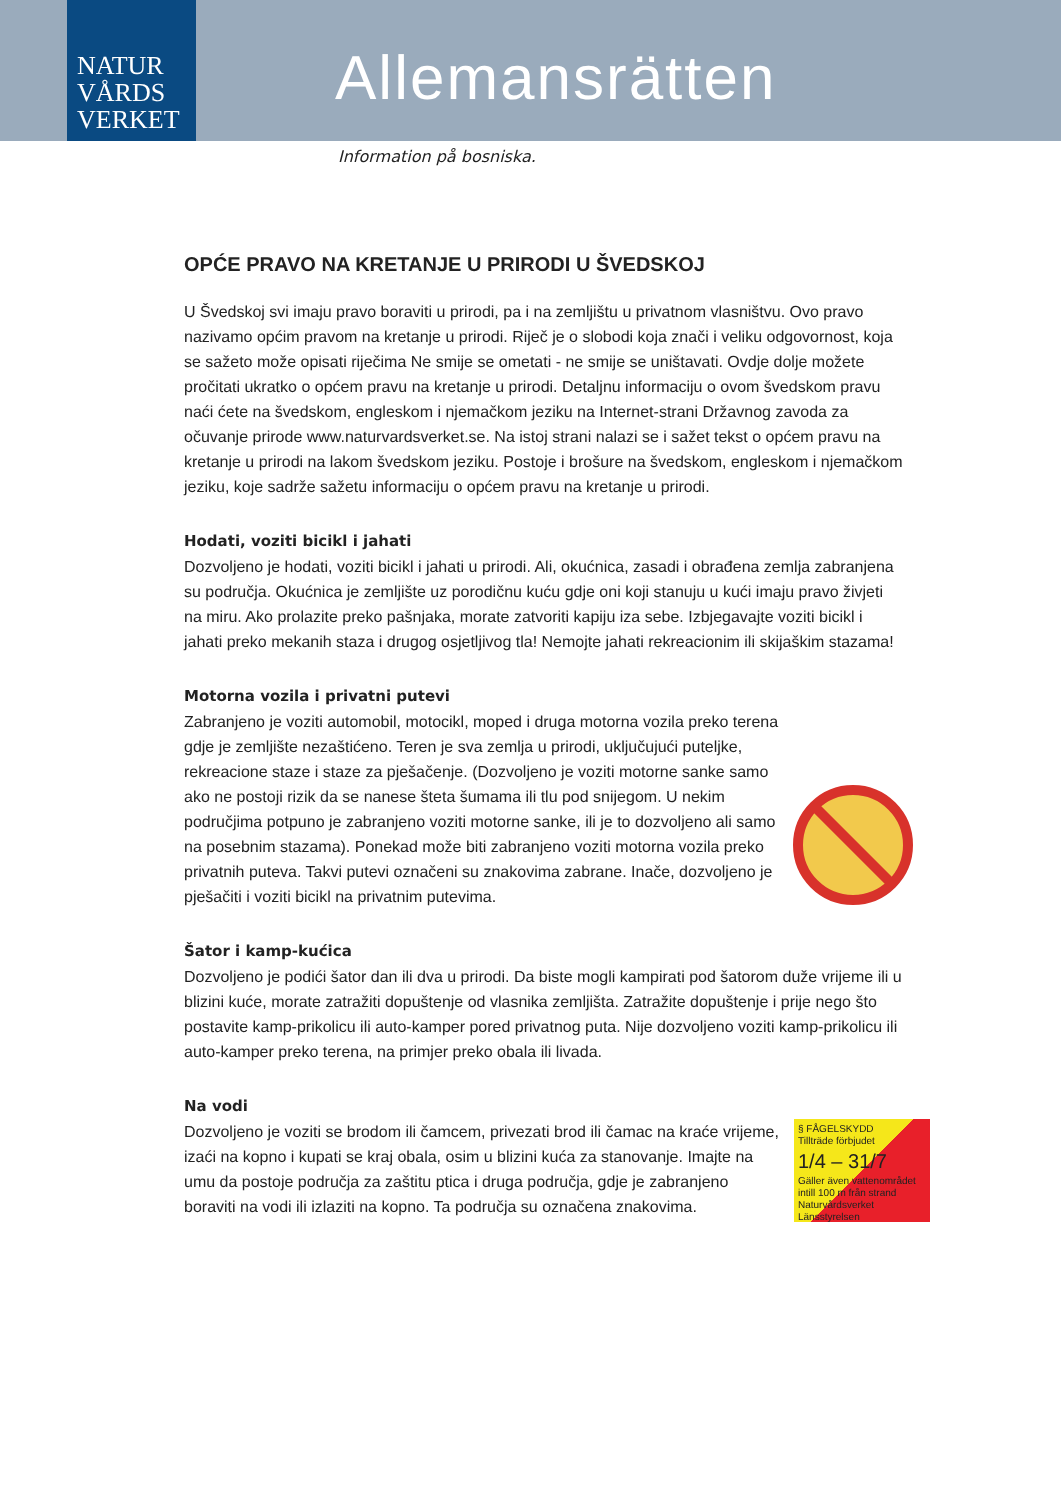NATUR
VÅRDS
VERKET
Allemansrätten
Information på bosniska.
OPĆE PRAVO NA KRETANJE U PRIRODI U ŠVEDSKOJ
U Švedskoj svi imaju pravo boraviti u prirodi, pa i na zemljištu u privatnom vlasništvu. Ovo pravo nazivamo općim pravom na kretanje u prirodi. Riječ je o slobodi koja znači i veliku odgovornost, koja se sažeto može opisati riječima Ne smije se ometati - ne smije se uništavati. Ovdje dolje možete pročitati ukratko o općem pravu na kretanje u prirodi. Detaljnu informaciju o ovom švedskom pravu naći ćete na švedskom, engleskom i njemačkom jeziku na Internet-strani Državnog zavoda za očuvanje prirode www.naturvardsverket.se. Na istoj strani nalazi se i sažet tekst o općem pravu na kretanje u prirodi na lakom švedskom jeziku. Postoje i brošure na švedskom, engleskom i njemačkom jeziku, koje sadrže sažetu informaciju o općem pravu na kretanje u prirodi.
Hodati, voziti bicikl i jahati
Dozvoljeno je hodati, voziti bicikl i jahati u prirodi. Ali, okućnica, zasadi i obrađena zemlja zabranjena su područja. Okućnica je zemljište uz porodičnu kuću gdje oni koji stanuju u kući imaju pravo živjeti na miru. Ako prolazite preko pašnjaka, morate zatvoriti kapiju iza sebe. Izbjegavajte voziti bicikl i jahati preko mekanih staza i drugog osjetljivog tla! Nemojte jahati rekreacionim ili skijaškim stazama!
Motorna vozila i privatni putevi
Zabranjeno je voziti automobil, motocikl, moped i druga motorna vozila preko terena gdje je zemljište nezaštićeno. Teren je sva zemlja u prirodi, uključujući puteljke, rekreacione staze i staze za pješačenje. (Dozvoljeno je voziti motorne sanke samo ako ne postoji rizik da se nanese šteta šumama ili tlu pod snijegom. U nekim područjima potpuno je zabranjeno voziti motorne sanke, ili je to dozvoljeno ali samo na posebnim stazama). Ponekad može biti zabranjeno voziti motorna vozila preko privatnih puteva. Takvi putevi označeni su znakovima zabrane. Inače, dozvoljeno je pješačiti i voziti bicikl na privatnim putevima.
Šator i kamp-kućica
Dozvoljeno je podići šator dan ili dva u prirodi. Da biste mogli kampirati pod šatorom duže vrijeme ili u blizini kuće, morate zatražiti dopuštenje od vlasnika zemljišta. Zatražite dopuštenje i prije nego što postavite kamp-prikolicu ili auto-kamper pored privatnog puta. Nije dozvoljeno voziti kamp-prikolicu ili auto-kamper preko terena, na primjer preko obala ili livada.
Na vodi
§ FÅGELSKYDD
Tillträde förbjudet
1/4 – 31/7
Gäller även vattenområdet intill 100 m från strand
Naturvårdsverket Länsstyrelsen
Dozvoljeno je voziti se brodom ili čamcem, privezati brod ili čamac na kraće vrijeme, izaći na kopno i kupati se kraj obala, osim u blizini kuća za stanovanje. Imajte na umu da postoje područja za zaštitu ptica i druga područja, gdje je zabranjeno boraviti na vodi ili izlaziti na kopno. Ta područja su označena znakovima.